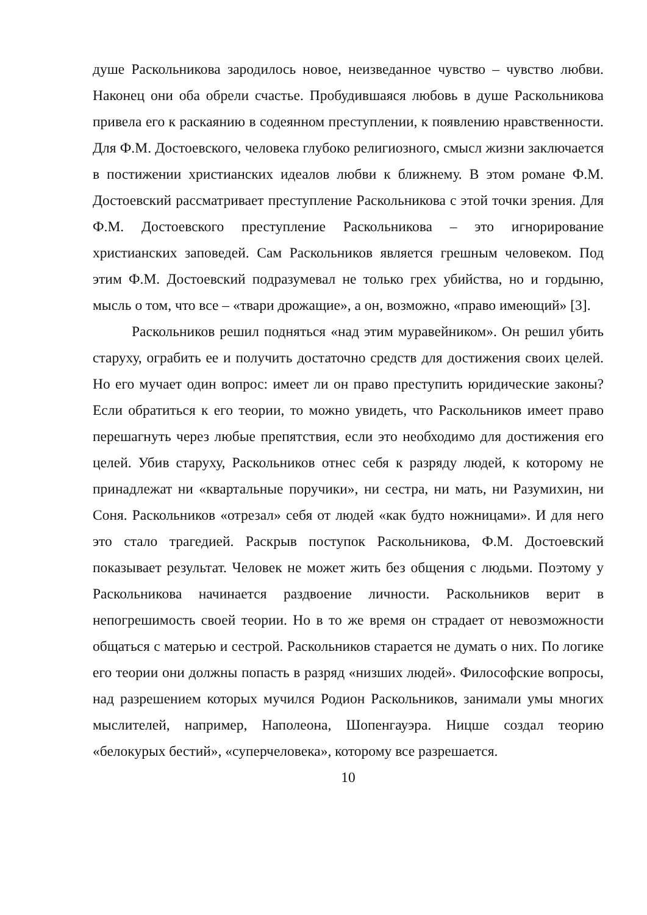душе Раскольникова зародилось новое, неизведанное чувство – чувство любви. Наконец они оба обрели счастье. Пробудившаяся любовь в душе Раскольникова привела его к раскаянию в содеянном преступлении, к появлению нравственности. Для Ф.М. Достоевского, человека глубоко религиозного, смысл жизни заключается в постижении христианских идеалов любви к ближнему. В этом романе Ф.М. Достоевский рассматривает преступление Раскольникова с этой точки зрения. Для Ф.М. Достоевского преступление Раскольникова – это игнорирование христианских заповедей. Сам Раскольников является грешным человеком. Под этим Ф.М. Достоевский подразумевал не только грех убийства, но и гордыню, мысль о том, что все – «твари дрожащие», а он, возможно, «право имеющий» [3].
Раскольников решил подняться «над этим муравейником». Он решил убить старуху, ограбить ее и получить достаточно средств для достижения своих целей. Но его мучает один вопрос: имеет ли он право преступить юридические законы? Если обратиться к его теории, то можно увидеть, что Раскольников имеет право перешагнуть через любые препятствия, если это необходимо для достижения его целей. Убив старуху, Раскольников отнес себя к разряду людей, к которому не принадлежат ни «квартальные поручики», ни сестра, ни мать, ни Разумихин, ни Соня. Раскольников «отрезал» себя от людей «как будто ножницами». И для него это стало трагедией. Раскрыв поступок Раскольникова, Ф.М. Достоевский показывает результат. Человек не может жить без общения с людьми. Поэтому у Раскольникова начинается раздвоение личности. Раскольников верит в непогрешимость своей теории. Но в то же время он страдает от невозможности общаться с матерью и сестрой. Раскольников старается не думать о них. По логике его теории они должны попасть в разряд «низших людей». Философские вопросы, над разрешением которых мучился Родион Раскольников, занимали умы многих мыслителей, например, Наполеона, Шопенгауэра. Ницше создал теорию «белокурых бестий», «суперчеловека», которому все разрешается.
10